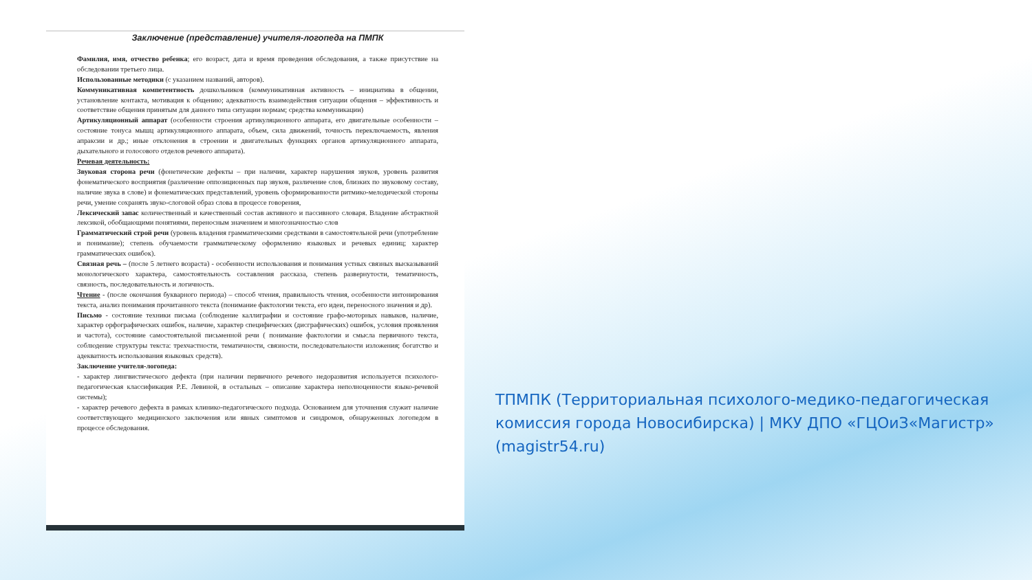Заключение (представление) учителя-логопеда на ПМПК
Фамилия, имя, отчество ребенка; его возраст, дата и время проведения обследования, а также присутствие на обследовании третьего лица.
Использованные методики (с указанием названий, авторов).
Коммуникативная компетентность дошкольников (коммуникативная активность – инициатива в общении, установление контакта, мотивация к общению; адекватность взаимодействия ситуации общения – эффективность и соответствие общения принятым для данного типа ситуации нормам; средства коммуникации)
Артикуляционный аппарат (особенности строения артикуляционного аппарата, его двигательные особенности – состояние тонуса мышц артикуляционного аппарата, объем, сила движений, точность переключаемость, явления апраксии и др.; иные отклонения в строении и двигательных функциях органов артикуляционного аппарата, дыхательного и голосового отделов речевого аппарата).
Речевая деятельность:
Звуковая сторона речи (фонетические дефекты – при наличии, характер нарушения звуков, уровень развития фонематического восприятия (различение оппозиционных пар звуков, различение слов, близких по звуковому составу, наличие звука в слове) и фонематических представлений, уровень сформированности ритмико-мелодической стороны речи, умение сохранять звуко-слоговой образ слова в процессе говорения,
Лексический запас количественный и качественный состав активного и пассивного словаря. Владение абстрактной лексикой, обобщающими понятиями, переносным значением и многозначностью слов
Грамматический строй речи (уровень владения грамматическими средствами в самостоятельной речи (употребление и понимание); степень обучаемости грамматическому оформлению языковых и речевых единиц; характер грамматических ошибок).
Связная речь – (после 5 летнего возраста) - особенности использования и понимания устных связных высказываний монологического характера, самостоятельность составления рассказа, степень развернутости, тематичность, связность, последовательность и логичность.
Чтение - (после окончания букварного периода) – способ чтения, правильность чтения, особенности интонирования текста, анализ понимания прочитанного текста (понимание фактологии текста, его идеи, переносного значения и др).
Письмо - состояние техники письма (соблюдение каллиграфии и состояние графо-моторных навыков, наличие, характер орфографических ошибок, наличие, характер специфических (дисграфических) ошибок, условия проявления и частота), состояние самостоятельной письменной речи ( понимание фактологии и смысла первичного текста, соблюдение структуры текста: трехчастности, тематичности, связности, последовательности изложения; богатство и адекватность использования языковых средств).
Заключение учителя-логопеда:
- характер лингвистического дефекта (при наличии первичного речевого недоразвития используется психолого-педагогическая классификация Р.Е. Левиной, в остальных – описание характера неполноценности языко-речевой системы);
- характер речевого дефекта в рамках клинико-педагогического подхода. Основанием для уточнения служит наличие соответствующего медицинского заключения или явных симптомов и синдромов, обнаруженных логопедом в процессе обследования.
ТПМПК (Территориальная психолого-медико-педагогическая комиссия города Новосибирска) | МКУ ДПО «ГЦОиЗ«Магистр» (magistr54.ru)